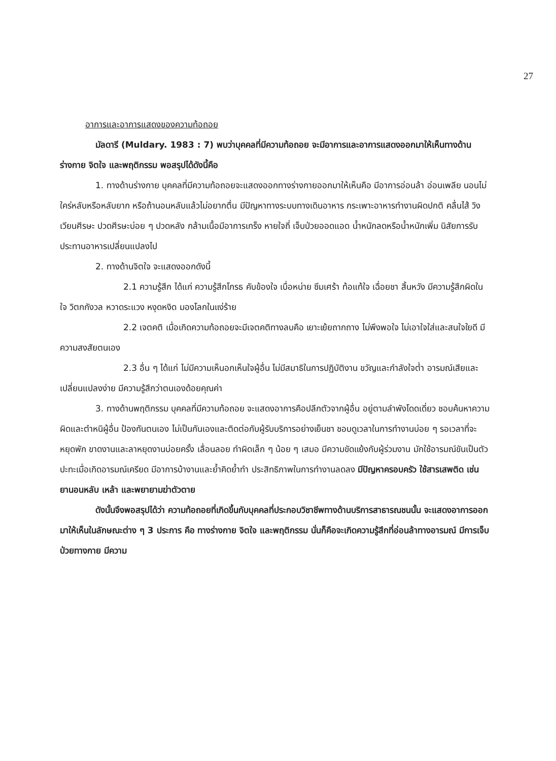27
อาการและอาการแสดงของความท้อถอย
มัลดารี (Muldary. 1983 : 7) พบว่าบุคคลที่มีความท้อถอย จะมีอาการและอาการแสดงออกมาให้เห็นทางด้านร่างกาย จิตใจ และพฤติกรรม พอสรุปได้ดังนี้คือ
1. ทางด้านร่างกาย บุคคลที่มีความท้อถอยจะแสดงออกทางร่างกายออกมาให้เห็นคือ มีอาการอ่อนล้า อ่อนเพลีย นอนไม่ใคร่หลับหรือหลับยาก หรือถ้านอนหลับแล้วไม่อยากตื่น มีปัญหาทางระบบทางเดินอาหาร กระเพาะอาหารทำงานผิดปกติ คลื่นไส้ วิงเวียนศีรษะ ปวดศีรษะบ่อย ๆ ปวดหลัง กล้ามเนื้อมีอาการเกร็ง หายใจถี่ เจ็บป่วยออดแอด น้ำหนักลดหรือน้ำหนักเพิ่ม นิสัยการรับประทานอาหารเปลี่ยนแปลงไป
2. ทางด้านจิตใจ จะแสดงออกดังนี้
2.1 ความรู้สึก ได้แก่ ความรู้สึกโกรธ คับข้องใจ เบื่อหน่าย ซึมเศร้า ท้อแท้ใจ เฉื่อยชา สิ้นหวัง มีความรู้สึกผิดในใจ วิตกกังวล หวาดระแวง หงุดหงิด มองโลกในแง่ร้าย
2.2 เจตคติ เมื่อเกิดความท้อถอยจะมีเจตคติทางลบคือ เยาะเย้ยถากถาง ไม่พึงพอใจ ไม่เอาใจใส่และสนใจใยดี มีความสงสัยตนเอง
2.3 อื่น ๆ ได้แก่ ไม่มีความเห็นอกเห็นใจผู้อื่น ไม่มีสมาธิในการปฏิบัติงาน ขวัญและกำลังใจต่ำ อารมณ์เสียและเปลี่ยนแปลงง่าย มีความรู้สึกว่าตนเองด้อยคุณค่า
3. ทางด้านพฤติกรรม บุคคลที่มีความท้อถอย จะแสดงอาการคือปลีกตัวจากผู้อื่น อยู่ตามลำพังโดดเดี่ยว ชอบค้นหาความผิดและตำหนิผู้อื่น ป้องกันตนเอง ไม่เป็นกันเองและติดต่อกับผู้รับบริการอย่างเย็นชา ชอบดูเวลาในการทำงานบ่อย ๆ รอเวลาที่จะหยุดพัก ขาดงานและลาหยุดงานบ่อยครั้ง เลื่อนลอย ทำผิดเล็ก ๆ น้อย ๆ เสมอ มีความขัดแย้งกับผู้ร่วมงาน มักใช้อารมณ์ขันเป็นตัวปะทะเมื่อเกิดอารมณ์เครียด มีอาการบ้างานและย้ำคิดย้ำทำ ประสิทธิภาพในการทำงานลดลง มีปัญหาครอบครัว ใช้สารเสพติด เช่น ยานอนหลับ เหล้า และพยายามฆ่าตัวตาย
ดังนั้นจึงพอสรุปได้ว่า ความท้อถอยที่เกิดขึ้นกับบุคคลที่ประกอบวิชาชีพทางด้านบริการสาธารณชนนั้น จะแสดงอาการออกมาให้เห็นในลักษณะต่าง ๆ 3 ประการ คือ ทางร่างกาย จิตใจ และพฤติกรรม นั่นก็คือจะเกิดความรู้สึกที่อ่อนล้าทางอารมณ์ มีการเจ็บป่วยทางกาย มีความ